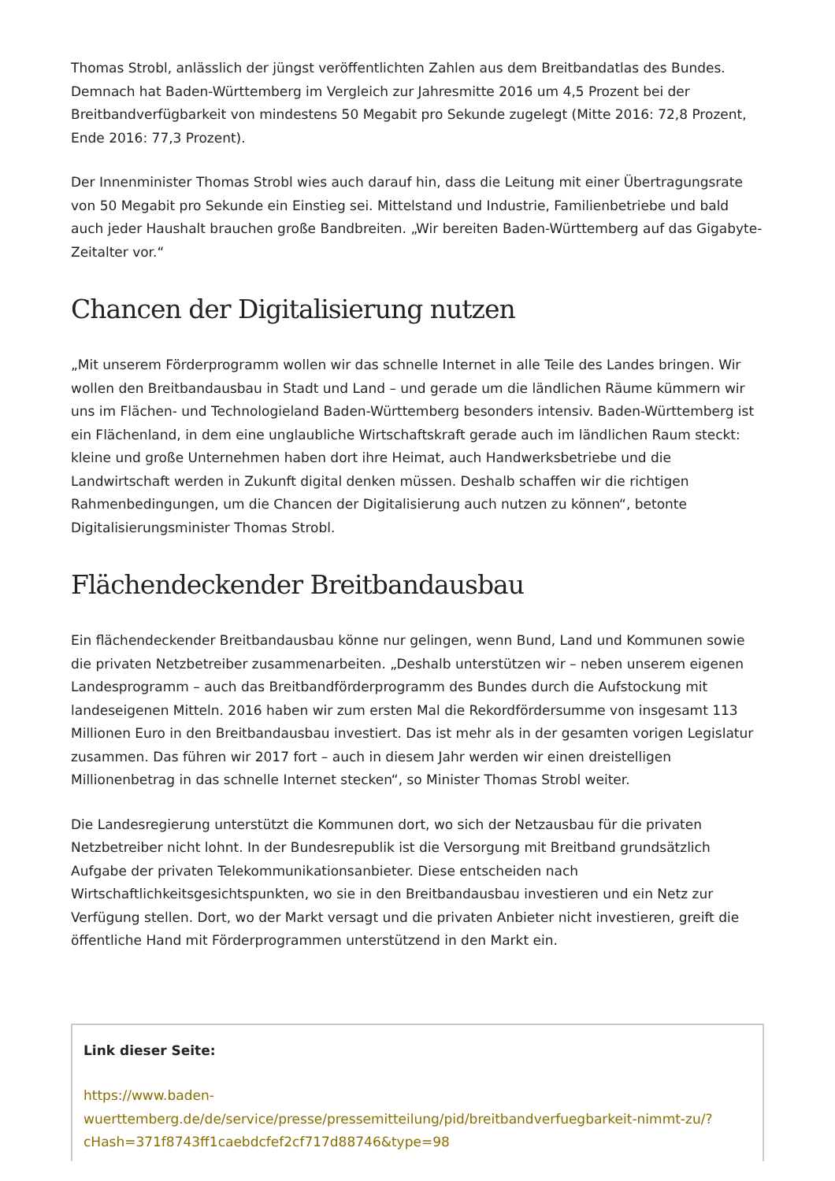Thomas Strobl, anlässlich der jüngst veröffentlichten Zahlen aus dem Breitbandatlas des Bundes. Demnach hat Baden-Württemberg im Vergleich zur Jahresmitte 2016 um 4,5 Prozent bei der Breitbandverfügbarkeit von mindestens 50 Megabit pro Sekunde zugelegt (Mitte 2016: 72,8 Prozent, Ende 2016: 77,3 Prozent).
Der Innenminister Thomas Strobl wies auch darauf hin, dass die Leitung mit einer Übertragungsrate von 50 Megabit pro Sekunde ein Einstieg sei. Mittelstand und Industrie, Familienbetriebe und bald auch jeder Haushalt brauchen große Bandbreiten. „Wir bereiten Baden-Württemberg auf das Gigabyte-Zeitalter vor.“
Chancen der Digitalisierung nutzen
„Mit unserem Förderprogramm wollen wir das schnelle Internet in alle Teile des Landes bringen. Wir wollen den Breitbandausbau in Stadt und Land – und gerade um die ländlichen Räume kümmern wir uns im Flächen- und Technologieland Baden-Württemberg besonders intensiv. Baden-Württemberg ist ein Flächenland, in dem eine unglaubliche Wirtschaftskraft gerade auch im ländlichen Raum steckt: kleine und große Unternehmen haben dort ihre Heimat, auch Handwerksbetriebe und die Landwirtschaft werden in Zukunft digital denken müssen. Deshalb schaffen wir die richtigen Rahmenbedingungen, um die Chancen der Digitalisierung auch nutzen zu können“, betonte Digitalisierungsminister Thomas Strobl.
Flächendeckender Breitbandausbau
Ein flächendeckender Breitbandausbau könne nur gelingen, wenn Bund, Land und Kommunen sowie die privaten Netzbetreiber zusammenarbeiten. „Deshalb unterstützen wir – neben unserem eigenen Landesprogramm – auch das Breitbandförderprogramm des Bundes durch die Aufstockung mit landeseigenen Mitteln. 2016 haben wir zum ersten Mal die Rekordfördersumme von insgesamt 113 Millionen Euro in den Breitbandausbau investiert. Das ist mehr als in der gesamten vorigen Legislatur zusammen. Das führen wir 2017 fort – auch in diesem Jahr werden wir einen dreistelligen Millionenbetrag in das schnelle Internet stecken“, so Minister Thomas Strobl weiter.
Die Landesregierung unterstützt die Kommunen dort, wo sich der Netzausbau für die privaten Netzbetreiber nicht lohnt. In der Bundesrepublik ist die Versorgung mit Breitband grundsätzlich Aufgabe der privaten Telekommunikationsanbieter. Diese entscheiden nach Wirtschaftlichkeitsgesichtspunkten, wo sie in den Breitbandausbau investieren und ein Netz zur Verfügung stellen. Dort, wo der Markt versagt und die privaten Anbieter nicht investieren, greift die öffentliche Hand mit Förderprogrammen unterstützend in den Markt ein.
Link dieser Seite:
https://www.baden-
wuerttemberg.de/de/service/presse/pressemitteilung/pid/breitbandverfuegbarkeit-nimmt-zu/?
cHash=371f8743ff1caebdcfef2cf717d88746&type=98